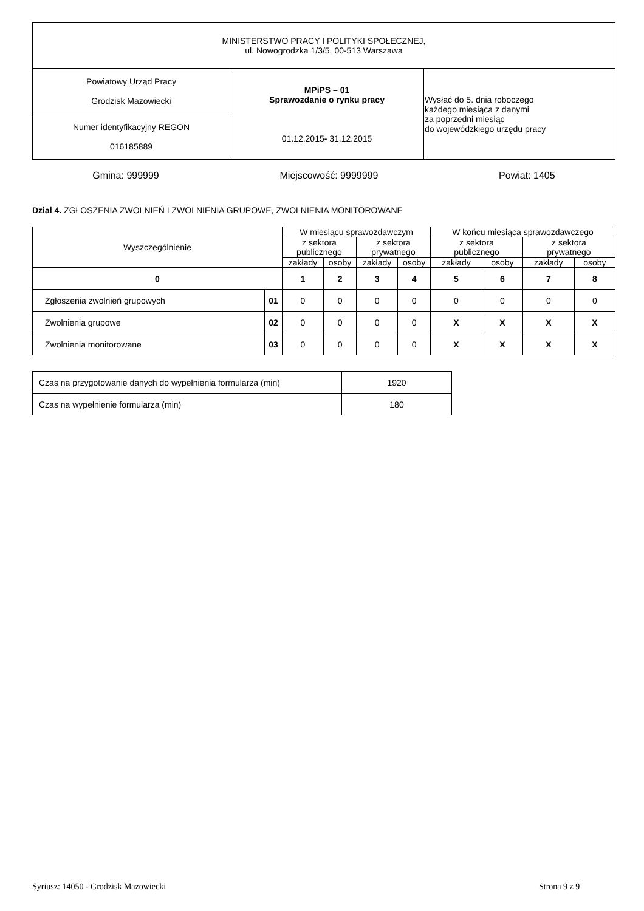| MINISTERSTWO PRACY I POLITYKI SPOŁECZNEJ, ul. Nowogrodzka 1/3/5, 00-513 Warszawa | | |
| Powiatowy Urząd Pracy Grodzisk Mazowiecki | MPiPS – 01 Sprawozdanie o rynku pracy 01.12.2015 - 31.12.2015 | Wysłać do 5. dnia roboczego każdego miesiąca z danymi za poprzedni miesiąc do wojewódzkiego urzędu pracy |
| Numer identyfikacyjny REGON 016185889 | | |
Gmina: 999999 Miejscowość: 9999999 Powiat: 1405
Dział 4. ZGŁOSZENIA ZWOLNIEŃ I ZWOLNIENIA GRUPOWE, ZWOLNIENIA MONITOROWANE
| Wyszczególnienie | | W miesiącu sprawozdawczym | | | | W końcu miesiąca sprawozdawczego | | | |
| --- | --- | --- | --- | --- | --- | --- | --- | --- | --- |
| | | z sektora publicznego | | z sektora prywatnego | | z sektora publicznego | | z sektora prywatnego | |
| | | zakłady | osoby | zakłady | osoby | zakłady | osoby | zakłady | osoby |
| 0 | | 1 | 2 | 3 | 4 | 5 | 6 | 7 | 8 |
| Zgłoszenia zwolnień grupowych | 01 | 0 | 0 | 0 | 0 | 0 | 0 | 0 | 0 |
| Zwolnienia grupowe | 02 | 0 | 0 | 0 | 0 | X | X | X | X |
| Zwolnienia monitorowane | 03 | 0 | 0 | 0 | 0 | X | X | X | X |
| Czas na przygotowanie danych do wypełnienia formularza (min) | 1920 |
| Czas na wypełnienie formularza (min) | 180 |
Syriusz: 14050 - Grodzisk Mazowiecki
Strona 9 z 9